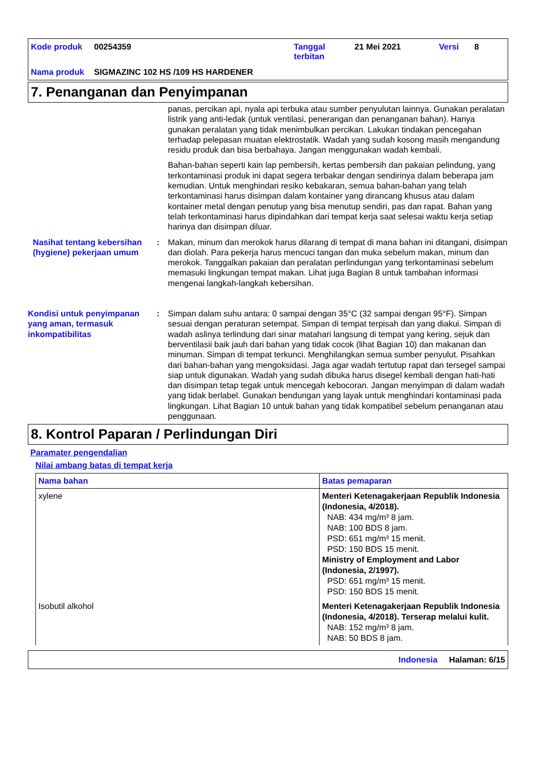Kode produk 00254359 Tanggal terbitan 21 Mei 2021 Versi 8 Nama produk SIGMAZINC 102 HS /109 HS HARDENER
7. Penanganan dan Penyimpanan
panas, percikan api, nyala api terbuka atau sumber penyulutan lainnya. Gunakan peralatan listrik yang anti-ledak (untuk ventilasi, penerangan dan penanganan bahan). Hanya gunakan peralatan yang tidak menimbulkan percikan. Lakukan tindakan pencegahan terhadap pelepasan muatan elektrostatik. Wadah yang sudah kosong masih mengandung residu produk dan bisa berbahaya. Jangan menggunakan wadah kembali.
Bahan-bahan seperti kain lap pembersih, kertas pembersih dan pakaian pelindung, yang terkontaminasi produk ini dapat segera terbakar dengan sendirinya dalam beberapa jam kemudian. Untuk menghindari resiko kebakaran, semua bahan-bahan yang telah terkontaminasi harus disimpan dalam kontainer yang dirancang khusus atau dalam kontainer metal dengan penutup yang bisa menutup sendiri, pas dan rapat. Bahan yang telah terkontaminasi harus dipindahkan dari tempat kerja saat selesai waktu kerja setiap harinya dan disimpan diluar.
Nasihat tentang kebersihan (hygiene) pekerjaan umum
:
Makan, minum dan merokok harus dilarang di tempat di mana bahan ini ditangani, disimpan dan diolah. Para pekerja harus mencuci tangan dan muka sebelum makan, minum dan merokok. Tanggalkan pakaian dan peralatan perlindungan yang terkontaminasi sebelum memasuki lingkungan tempat makan. Lihat juga Bagian 8 untuk tambahan informasi mengenai langkah-langkah kebersihan.
Kondisi untuk penyimpanan yang aman, termasuk inkompatibilitas
:
Simpan dalam suhu antara: 0 sampai dengan 35°C (32 sampai dengan 95°F). Simpan sesuai dengan peraturan setempat. Simpan di tempat terpisah dan yang diakui. Simpan di wadah aslinya terlindung dari sinar matahari langsung di tempat yang kering, sejuk dan berventilasii baik jauh dari bahan yang tidak cocok (lihat Bagian 10) dan makanan dan minuman. Simpan di tempat terkunci. Menghilangkan semua sumber penyulut. Pisahkan dari bahan-bahan yang mengoksidasi. Jaga agar wadah tertutup rapat dan tersegel sampai siap untuk digunakan. Wadah yang sudah dibuka harus disegel kembali dengan hati-hati dan disimpan tetap tegak untuk mencegah kebocoran. Jangan menyimpan di dalam wadah yang tidak berlabel. Gunakan bendungan yang layak untuk menghindari kontaminasi pada lingkungan. Lihat Bagian 10 untuk bahan yang tidak kompatibel sebelum penanganan atau penggunaan.
8. Kontrol Paparan / Perlindungan Diri
Paramater pengendalian
Nilai ambang batas di tempat kerja
| Nama bahan | Batas pemaparan |
| --- | --- |
| xylene | Menteri Ketenagakerjaan Republik Indonesia (Indonesia, 4/2018). NAB: 434 mg/m³ 8 jam. NAB: 100 BDS 8 jam. PSD: 651 mg/m³ 15 menit. PSD: 150 BDS 15 menit. Ministry of Employment and Labor (Indonesia, 2/1997). PSD: 651 mg/m³ 15 menit. PSD: 150 BDS 15 menit. |
| Isobutil alkohol | Menteri Ketenagakerjaan Republik Indonesia (Indonesia, 4/2018). Terserap melalui kulit. NAB: 152 mg/m³ 8 jam. NAB: 50 BDS 8 jam. |
Indonesia Halaman: 6/15